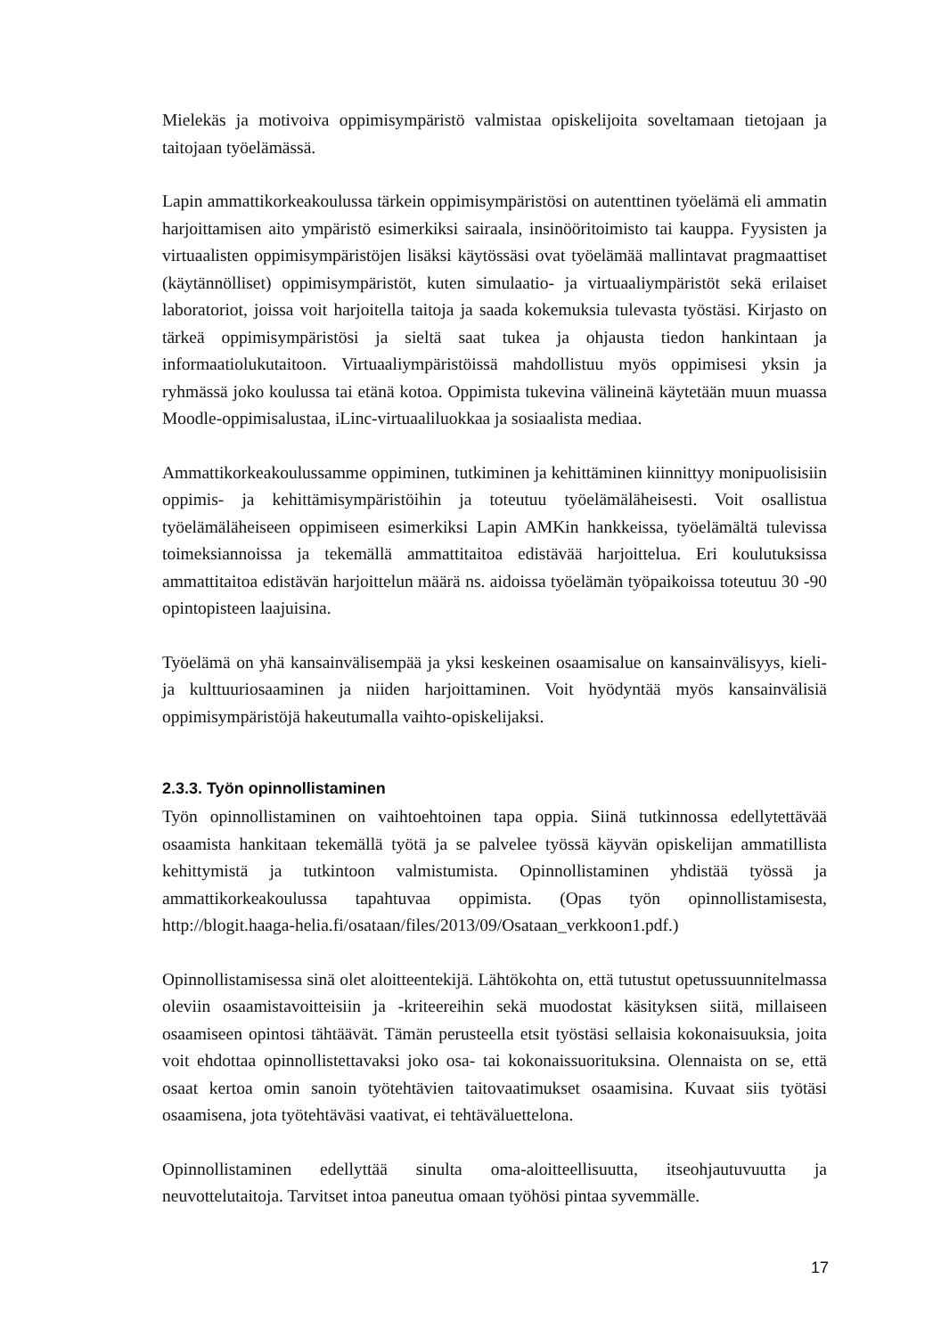Mielekäs ja motivoiva oppimisympäristö valmistaa opiskelijoita soveltamaan tieto­jaan ja taitojaan työelämässä.
Lapin ammattikorkeakoulussa tärkein oppimisympäristösi on autenttinen työelämä eli ammatin harjoittamisen aito ympäristö esimerkiksi sairaala, insinööritoimisto tai kauppa. Fyysisten ja virtuaalisten oppimisympäristöjen lisäksi käytössäsi ovat työelä­mää mallintavat pragmaattiset (käytännölliset) oppimisympäristöt, kuten simulaatio- ja virtuaaliympäristöt sekä erilaiset laboratoriot, joissa voit harjoitella taitoja ja saada kokemuksia tulevasta työstäsi. Kirjasto on tärkeä oppimisympäristösi ja sieltä saat tukea ja ohjausta tiedon hankintaan ja informaatiolukutaitoon. Virtuaaliympäristöissä mahdollistuu myös oppimisesi yksin ja ryhmässä joko koulussa tai etänä kotoa. Oppimista tukevina välineinä käytetään muun muassa Moodle-oppimisalustaa, iLinc-virtuaaliluokkaa ja sosiaalista mediaa.
Ammattikorkeakoulussamme oppiminen, tutkiminen ja kehittäminen kiinnittyy monipuolisisiin oppimis- ja kehittämisympäristöihin ja toteutuu työelämäläheisesti. Voit osallistua työelämäläheiseen oppimiseen esimerkiksi Lapin AMKin hankkeissa, työelämältä tulevissa toimeksiannoissa ja tekemällä ammattitaitoa edistävää harjoit­telua. Eri koulutuksissa ammattitaitoa edistävän harjoittelun määrä ns. aidoissa työ­elämän työpaikoissa toteutuu 30 -90 opintopisteen laajuisina.
Työelämä on yhä kansainvälisempää ja yksi keskeinen osaamisalue on kansainvälisyys, kieli- ja kulttuuriosaaminen ja niiden harjoittaminen. Voit hyödyntää myös kansain­välisiä oppimisympäristöjä hakeutumalla vaihto-opiskelijaksi.
2.3.3. Työn opinnollistaminen
Työn opinnollistaminen on vaihtoehtoinen tapa oppia. Siinä tutkinnossa edellytettävää osaamista hankitaan tekemällä työtä ja se palvelee työssä käyvän opiskelijan amma­tillista kehittymistä ja tutkintoon valmistumista. Opinnollistaminen yhdistää työssä ja ammattikorkeakoulussa tapahtuvaa oppimista. (Opas työn opinnollistamisesta, http://blogit.haaga-helia.fi/osataan/files/2013/09/Osataan_verkkoon1.pdf.)
Opinnollistamisessa sinä olet aloitteentekijä. Lähtökohta on, että tutustut opetus­suunnitelmassa oleviin osaamistavoitteisiin ja -kriteereihin sekä muodostat käsityksen siitä, millaiseen osaamiseen opintosi tähtäävät. Tämän perusteella etsit työstäsi sellaisia kokonaisuuksia, joita voit ehdottaa opinnollistettavaksi joko osa- tai koko­naissuorituksina. Olennaista on se, että osaat kertoa omin sanoin työtehtävien taito­vaatimukset osaamisina. Kuvaat siis työtäsi osaamisena, jota työtehtäväsi vaativat, ei tehtäväluettelona.
Opinnollistaminen edellyttää sinulta oma-aloitteellisuutta, itseohjautuvuutta ja neuvottelutaitoja. Tarvitset intoa paneutua omaan työhösi pintaa syvemmälle.
17